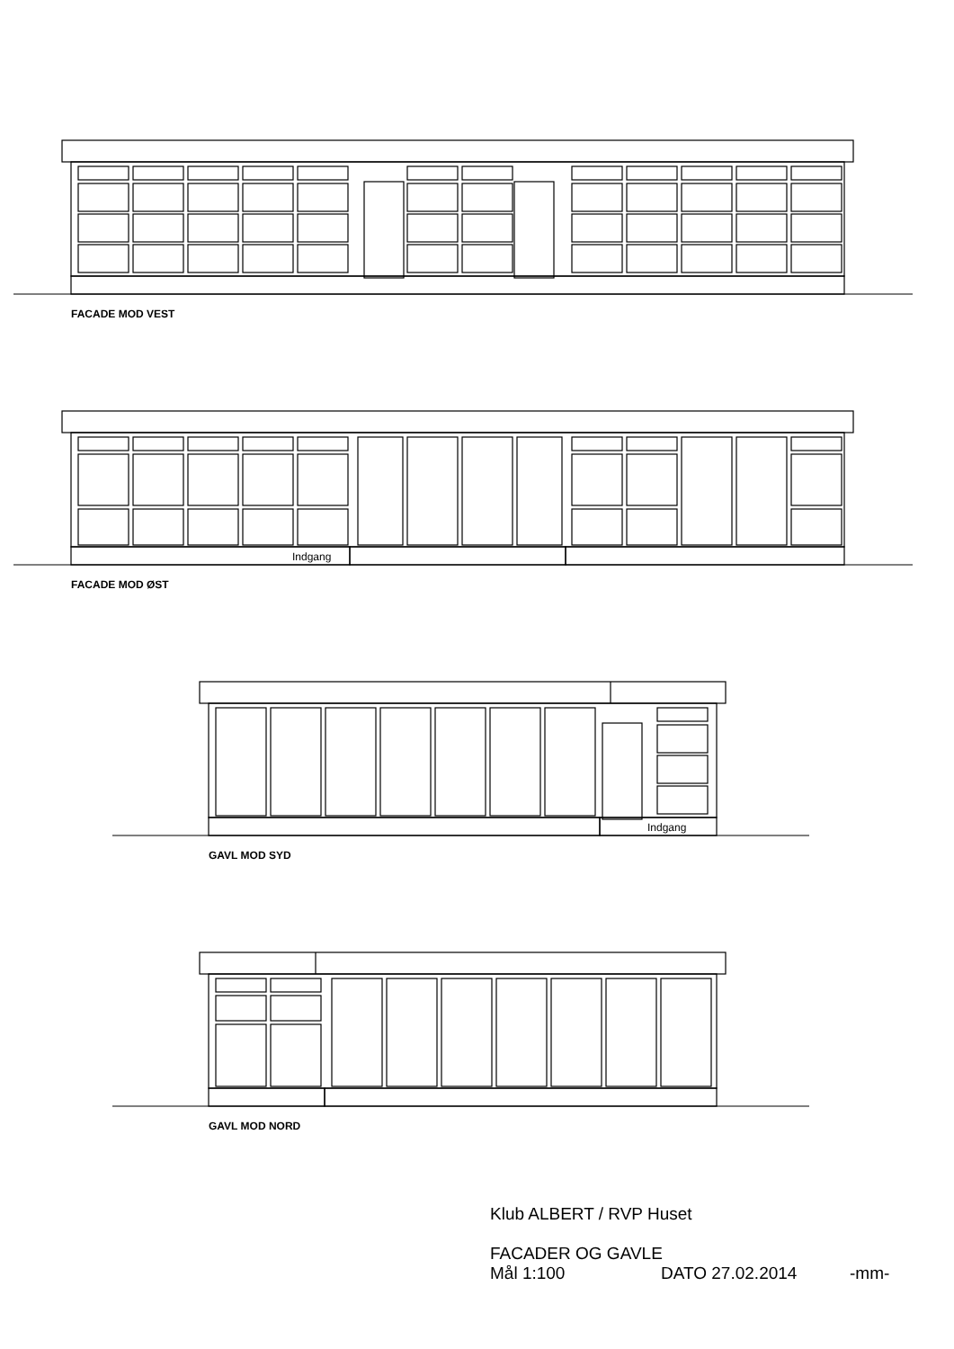FACADE MOD VEST
Indgang
FACADE MOD ØST
Indgang
GAVL MOD SYD
GAVL MOD NORD
Klub ALBERT / RVP Huset
FACADER OG GAVLE
Mål 1:100 DATO 27.02.2014 -mm-